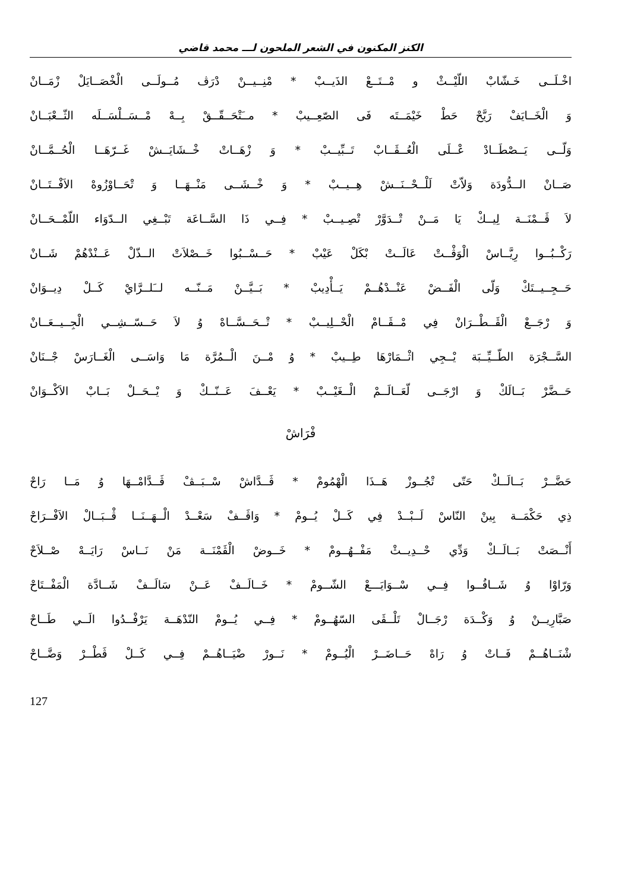الكنز المكنون في الشعر الملحون لـــ محمد قاضي
اخْـلَــى خَـشّابْ اللّيْــثْ و مْــتَــعْ الذَيــبْ * مْنِــيــنْ دْرَڤ مُــولَــى الْخْصَــايَلْ زْمَــانْ
وَ الْخَــايَفْ رَيَّحْ حَطْ خَيْمَــتَه فَى الصّعِــيبْ * مــَتْحَــقّــقْ بِــهْ مْــسَــلْسَــلَه الثّــعْبَــانْ
وَلّــى يَــصْطَــادْ عْــلَى الْعُــڤَــابْ تَــبِّيــبْ * وَ زْهَــاتْ خْــشَايَــشْ غَــرّهَــا الْحُــمَّــانْ
صَــانْ الــدُّودَة وَلاّتْ لَلْــحْــنَــشْ هِــيــبْ * وَ خْــشَــى مَنْــهَــا وَ تْحَــاوْزُوهْ الاَفْــتَــانْ
لاَ ڤَــمْنَــة لِيــكْ يَا مَــنْ تْــدَوَّرْ تْصِـيــبْ * فِــي ذَا السَّــاعَة تَبْــغِي الــدّوَاء اللّمْــحَــانْ
رَكْــبُــوا رِيَّــاسْ الْوَڤْــتْ عَالَــتْ بْكَلْ عَيْبْ * حَــسْــبُوا خَــصْلاَتْ الــذّلْ عَــنْدْهُمْ شَــانْ
حَــجِــيــتَكْ وَلّى الْفَــضْ عَنْــدْهُــمْ يَــأْدِيبْ * بَــيَّــنْ مَــنّــه لــَلــرَّايْ كَــلْ دِيــوَانْ
وَ رْجَــعْ الْڤَــطْــرَانْ فِي مْــڤَــامْ الْحْــلِيــبْ * تْــحَــسَّــاهْ وُ لاَ حَــسّــشِــي الْجِــيــعَــانْ
السَّــجْرَة الطّــيِّــبَة يْــجِي اثْــمَارْهَا طِــيبْ * وُ مْــنَ الْــمُرَّة مَا وَاسَــى الْغَــارَسْ جْــنَانْ
حَــضَّرْ بَــالَكْ وَ ارْجَــى لّعَــالَــمْ الْــغَيْــبْ * يَعْــفَ عَــنّــكْ وَ يْــحَــلْ بَــابْ الاَكْــوَانْ
فْرَاشْ
حَضَّــرْ بَــالَــكْ حَتّى تْجُــوزْ هَــذَا الْهْمُومْ * ڤَــدَّاشْ سْــبَــڤْ ڤَــدَّامْــهَا وُ مَــا رَاحْ
ذِي حَكْمَــة بِينْ النّاسْ لَــبْــدْ فِي كَــلْ يُــومْ * وَاڤَــفْ سَعْــدْ الْــهَــنَــا ڤْــبَــالْ الاَفْــرَاحْ
أَنْــصَتْ بَــالَــكْ وَدِّي حْــدِيــثْ مَفْــهُــومْ * خَــوضْ الْڤَمْنَــة مَنْ نَــاسْ رَايَــهْ صْــلاَحْ
وَرّاوْا وُ شَــافُــوا فِــي سْــوَايَـــعْ الشّــومْ * خَــالَــفْ عَــنْ سَالَــفْ شَــادَّة الْمَفْــتَاحْ
صَبَّارِيــنْ وُ وَكْــدَة رْجَــالْ تَلْــڤَى السّهُــومْ * فِــي يُــومْ النّدْهَــة يَرْفْــدُوا الَــي طَــاحْ
شْنَــاهُــمْ فَــاتْ وُ رَاهْ حَــاضَــرْ الْيُــومْ * نَــورْ ضْيَــاهُــمْ فِــي كَــلْ ڤَطْــرْ وَضَّــاحْ
127